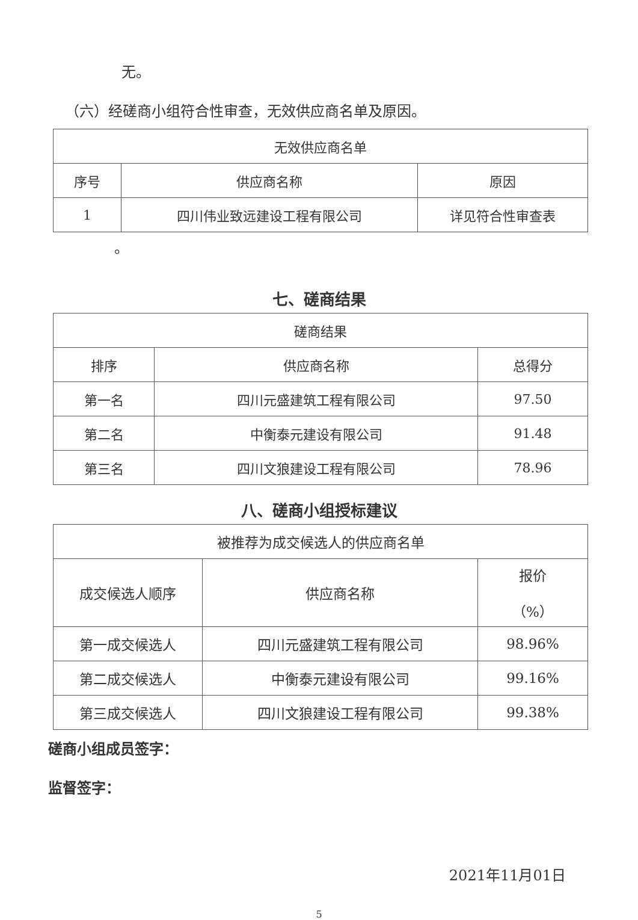无。
（六）经磋商小组符合性审查，无效供应商名单及原因。
| 无效供应商名单 | | |
| --- | --- | --- |
| 序号 | 供应商名称 | 原因 |
| 1 | 四川伟业致远建设工程有限公司 | 详见符合性审查表 |
。
七、磋商结果
| 磋商结果 | | |
| --- | --- | --- |
| 排序 | 供应商名称 | 总得分 |
| 第一名 | 四川元盛建筑工程有限公司 | 97.50 |
| 第二名 | 中衡泰元建设有限公司 | 91.48 |
| 第三名 | 四川文狼建设工程有限公司 | 78.96 |
八、磋商小组授标建议
| 被推荐为成交候选人的供应商名单 | | |
| --- | --- | --- |
| 成交候选人顺序 | 供应商名称 | 报价 （%） |
| 第一成交候选人 | 四川元盛建筑工程有限公司 | 98.96% |
| 第二成交候选人 | 中衡泰元建设有限公司 | 99.16% |
| 第三成交候选人 | 四川文狼建设工程有限公司 | 99.38% |
磋商小组成员签字：
监督签字：
2021年11月01日
5